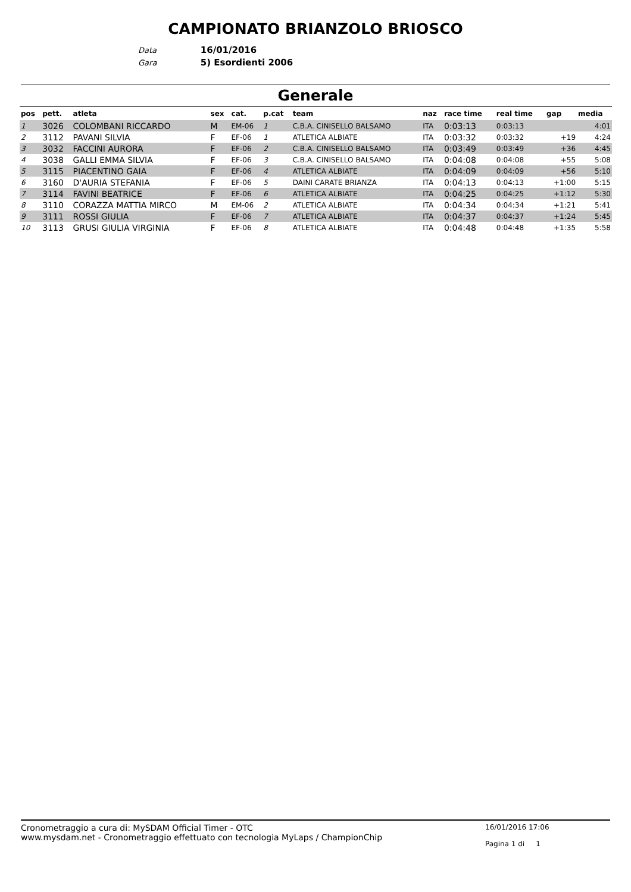CAMPIONATO BRIANZOLO BRIOSCO
Data 16/01/2016
Gara 5) Esordienti 2006
Generale
| pos | pett. | atleta | sex | cat. | p.cat | team | naz | race time | real time | gap | media |
| --- | --- | --- | --- | --- | --- | --- | --- | --- | --- | --- | --- |
| 1 | 3026 | COLOMBANI RICCARDO | M | EM-06 | 1 | C.B.A. CINISELLO BALSAMO | ITA | 0:03:13 | 0:03:13 | | 4:01 |
| 2 | 3112 | PAVANI SILVIA | F | EF-06 | 1 | ATLETICA ALBIATE | ITA | 0:03:32 | 0:03:32 | +19 | 4:24 |
| 3 | 3032 | FACCINI AURORA | F | EF-06 | 2 | C.B.A. CINISELLO BALSAMO | ITA | 0:03:49 | 0:03:49 | +36 | 4:45 |
| 4 | 3038 | GALLI EMMA SILVIA | F | EF-06 | 3 | C.B.A. CINISELLO BALSAMO | ITA | 0:04:08 | 0:04:08 | +55 | 5:08 |
| 5 | 3115 | PIACENTINO GAIA | F | EF-06 | 4 | ATLETICA ALBIATE | ITA | 0:04:09 | 0:04:09 | +56 | 5:10 |
| 6 | 3160 | D'AURIA STEFANIA | F | EF-06 | 5 | DAINI CARATE BRIANZA | ITA | 0:04:13 | 0:04:13 | +1:00 | 5:15 |
| 7 | 3114 | FAVINI BEATRICE | F | EF-06 | 6 | ATLETICA ALBIATE | ITA | 0:04:25 | 0:04:25 | +1:12 | 5:30 |
| 8 | 3110 | CORAZZA MATTIA MIRCO | M | EM-06 | 2 | ATLETICA ALBIATE | ITA | 0:04:34 | 0:04:34 | +1:21 | 5:41 |
| 9 | 3111 | ROSSI GIULIA | F | EF-06 | 7 | ATLETICA ALBIATE | ITA | 0:04:37 | 0:04:37 | +1:24 | 5:45 |
| 10 | 3113 | GRUSI GIULIA VIRGINIA | F | EF-06 | 8 | ATLETICA ALBIATE | ITA | 0:04:48 | 0:04:48 | +1:35 | 5:58 |
Cronometraggio a cura di: MySDAM Official Timer - OTC
www.mysdam.net - Cronometraggio effettuato con tecnologia MyLaps / ChampionChip
16/01/2016 17:06
Pagina 1 di 1